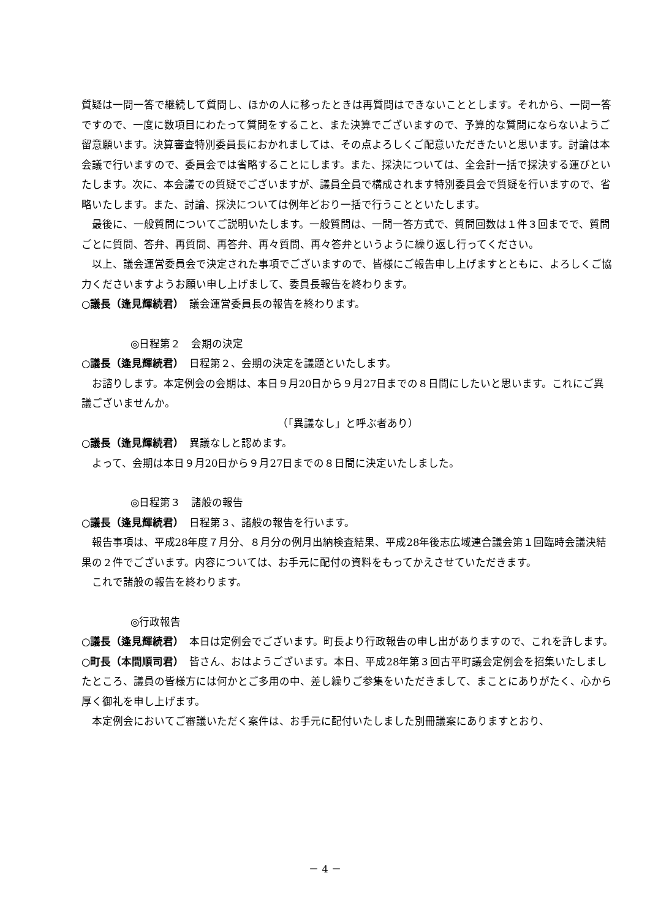質疑は一問一答で継続して質問し、ほかの人に移ったときは再質問はできないこととします。それから、一問一答ですので、一度に数項目にわたって質問をすること、また決算でございますので、予算的な質問にならないようご留意願います。決算審査特別委員長におかれましては、その点よろしくご配意いただきたいと思います。討論は本会議で行いますので、委員会では省略することにします。また、採決については、全会計一括で採決する運びといたします。次に、本会議での質疑でございますが、議員全員で構成されます特別委員会で質疑を行いますので、省略いたします。また、討論、採決については例年どおり一括で行うことといたします。
最後に、一般質問についてご説明いたします。一般質問は、一問一答方式で、質問回数は１件３回までで、質問ごとに質問、答弁、再質問、再答弁、再々質問、再々答弁というように繰り返し行ってください。
以上、議会運営委員会で決定された事項でございますので、皆様にご報告申し上げますとともに、よろしくご協力くださいますようお願い申し上げまして、委員長報告を終わります。
○議長（逢見輝続君）　議会運営委員長の報告を終わります。
◎日程第２　会期の決定
○議長（逢見輝続君）　日程第２、会期の決定を議題といたします。
お諮りします。本定例会の会期は、本日９月20日から９月27日までの８日間にしたいと思います。これにご異議ございませんか。
（「異議なし」と呼ぶ者あり）
○議長（逢見輝続君）　異議なしと認めます。
よって、会期は本日９月20日から９月27日までの８日間に決定いたしました。
◎日程第３　諸般の報告
○議長（逢見輝続君）　日程第３、諸般の報告を行います。
報告事項は、平成28年度７月分、８月分の例月出納検査結果、平成28年後志広域連合議会第１回臨時会議決結果の２件でございます。内容については、お手元に配付の資料をもってかえさせていただきます。
これで諸般の報告を終わります。
◎行政報告
○議長（逢見輝続君）　本日は定例会でございます。町長より行政報告の申し出がありますので、これを許します。
○町長（本間順司君）　皆さん、おはようございます。本日、平成28年第３回古平町議会定例会を招集いたしましたところ、議員の皆様方には何かとご多用の中、差し繰りご参集をいただきまして、まことにありがたく、心から厚く御礼を申し上げます。
本定例会においてご審議いただく案件は、お手元に配付いたしました別冊議案にありますとおり、
－ 4 －